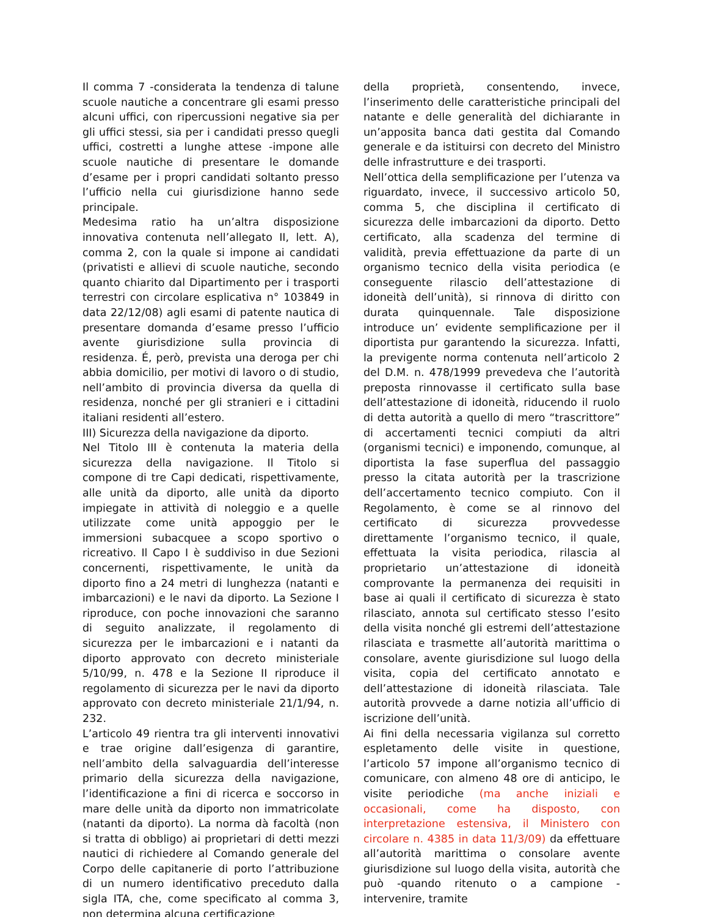Il comma 7 -considerata la tendenza di talune scuole nautiche a concentrare gli esami presso alcuni uffici, con ripercussioni negative sia per gli uffici stessi, sia per i candidati presso quegli uffici, costretti a lunghe attese -impone alle scuole nautiche di presentare le domande d’esame per i propri candidati soltanto presso l’ufficio nella cui giurisdizione hanno sede principale.
Medesima ratio ha un’altra disposizione innovativa contenuta nell’allegato II, lett. A), comma 2, con la quale si impone ai candidati (privatisti e allievi di scuole nautiche, secondo quanto chiarito dal Dipartimento per i trasporti terrestri con circolare esplicativa n° 103849 in data 22/12/08) agli esami di patente nautica di presentare domanda d’esame presso l’ufficio avente giurisdizione sulla provincia di residenza. É, però, prevista una deroga per chi abbia domicilio, per motivi di lavoro o di studio, nell’ambito di provincia diversa da quella di residenza, nonché per gli stranieri e i cittadini italiani residenti all’estero.
III) Sicurezza della navigazione da diporto.
Nel Titolo III è contenuta la materia della sicurezza della navigazione. Il Titolo si compone di tre Capi dedicati, rispettivamente, alle unità da diporto, alle unità da diporto impiegate in attività di noleggio e a quelle utilizzate come unità appoggio per le immersioni subacquee a scopo sportivo o ricreativo. Il Capo I è suddiviso in due Sezioni concernenti, rispettivamente, le unità da diporto fino a 24 metri di lunghezza (natanti e imbarcazioni) e le navi da diporto. La Sezione I riproduce, con poche innovazioni che saranno di seguito analizzate, il regolamento di sicurezza per le imbarcazioni e i natanti da diporto approvato con decreto ministeriale 5/10/99, n. 478 e la Sezione II riproduce il regolamento di sicurezza per le navi da diporto approvato con decreto ministeriale 21/1/94, n. 232.
L’articolo 49 rientra tra gli interventi innovativi e trae origine dall’esigenza di garantire, nell’ambito della salvaguardia dell’interesse primario della sicurezza della navigazione, l’identificazione a fini di ricerca e soccorso in mare delle unità da diporto non immatricolate (natanti da diporto). La norma dà facoltà (non si tratta di obbligo) ai proprietari di detti mezzi nautici di richiedere al Comando generale del Corpo delle capitanerie di porto l’attribuzione di un numero identificativo preceduto dalla sigla ITA, che, come specificato al comma 3, non determina alcuna certificazione
della proprietà, consentendo, invece, l’inserimento delle caratteristiche principali del natante e delle generalità del dichiarante in un’apposita banca dati gestita dal Comando generale e da istituirsi con decreto del Ministro delle infrastrutture e dei trasporti.
Nell’ottica della semplificazione per l’utenza va riguardato, invece, il successivo articolo 50, comma 5, che disciplina il certificato di sicurezza delle imbarcazioni da diporto. Detto certificato, alla scadenza del termine di validità, previa effettuazione da parte di un organismo tecnico della visita periodica (e conseguente rilascio dell’attestazione di idoneità dell’unità), si rinnova di diritto con durata quinquennale. Tale disposizione introduce un’ evidente semplificazione per il diportista pur garantendo la sicurezza. Infatti, la previgente norma contenuta nell’articolo 2 del D.M. n. 478/1999 prevedeva che l’autorità preposta rinnovasse il certificato sulla base dell’attestazione di idoneità, riducendo il ruolo di detta autorità a quello di mero “trascrittore” di accertamenti tecnici compiuti da altri (organismi tecnici) e imponendo, comunque, al diportista la fase superflua del passaggio presso la citata autorità per la trascrizione dell’accertamento tecnico compiuto. Con il Regolamento, è come se al rinnovo del certificato di sicurezza provvedesse direttamente l’organismo tecnico, il quale, effettuata la visita periodica, rilascia al proprietario un’attestazione di idoneità comprovante la permanenza dei requisiti in base ai quali il certificato di sicurezza è stato rilasciato, annota sul certificato stesso l’esito della visita nonché gli estremi dell’attestazione rilasciata e trasmette all’autorità marittima o consolare, avente giurisdizione sul luogo della visita, copia del certificato annotato e dell’attestazione di idoneità rilasciata. Tale autorità provvede a darne notizia all’ufficio di iscrizione dell’unità.
Ai fini della necessaria vigilanza sul corretto espletamento delle visite in questione, l’articolo 57 impone all’organismo tecnico di comunicare, con almeno 48 ore di anticipo, le visite periodiche (ma anche iniziali e occasionali, come ha disposto, con interpretazione estensiva, il Ministero con circolare n. 4385 in data 11/3/09) da effettuare all’autorità marittima o consolare avente giurisdizione sul luogo della visita, autorità che può -quando ritenuto o a campione -intervenire, tramite